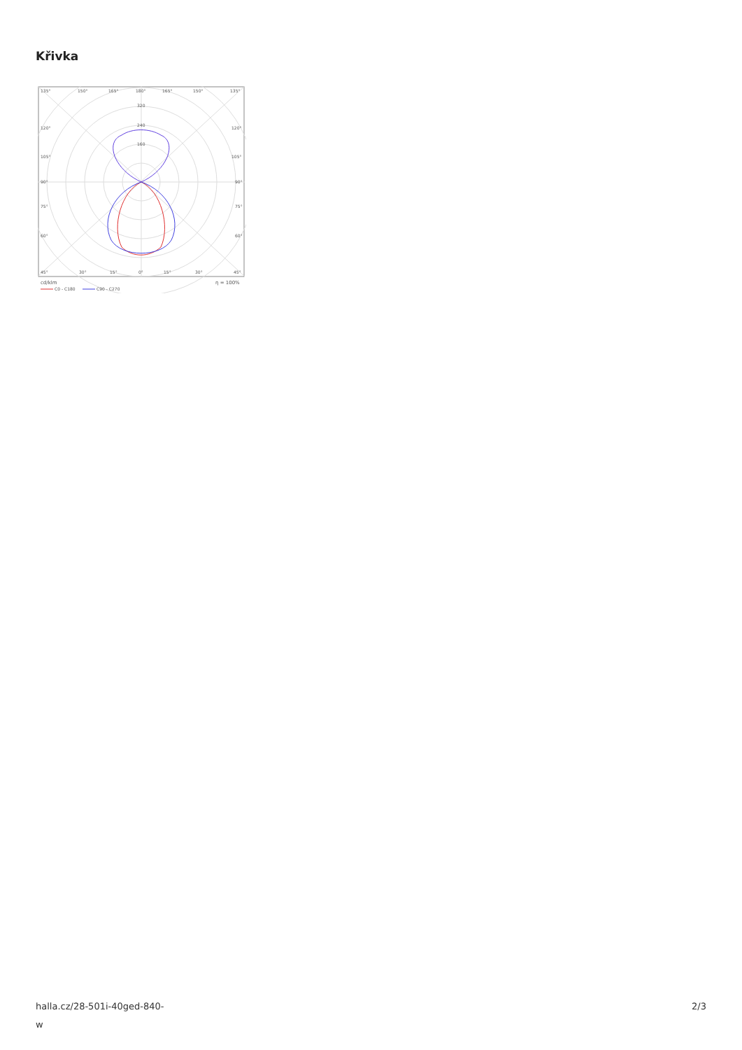Křivka
135°
150°
165°
180°
165°
150°
135°
320
240
160
120°
120°
105°
105°
90°
90°
75°
75°
60°
60°
45°
30°
15°
0°
15°
30°
45°
cd/klm
η = 100%
C0 - C180
C90 - C270
halla.cz/28-501i-40ged-840-
w
2/3